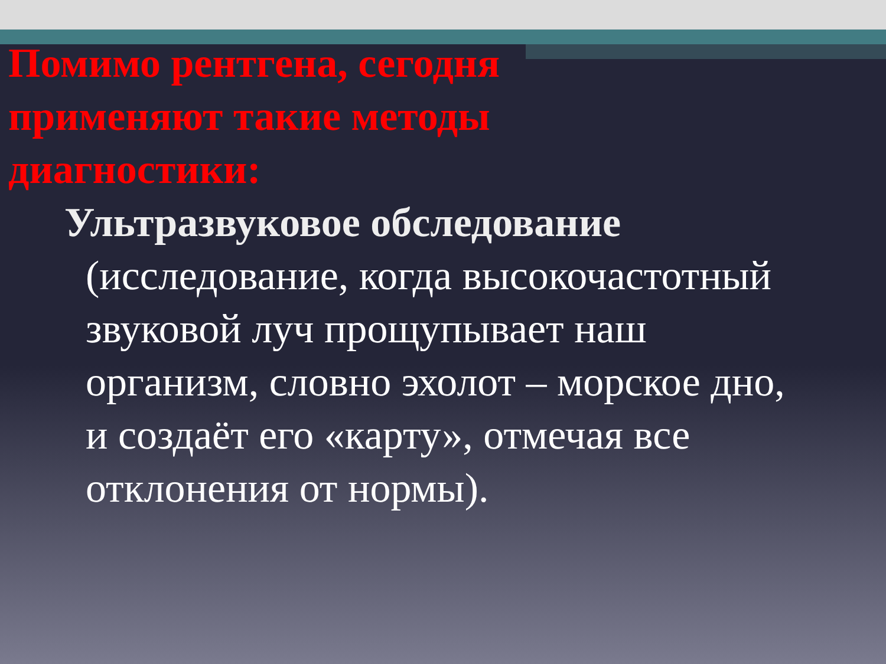Помимо рентгена, сегодня применяют такие методы диагностики:
Ультразвуковое обследование (исследование, когда высокочастотный звуковой луч прощупывает наш организм, словно эхолот – морское дно, и создаёт его «карту», отмечая все отклонения от нормы).